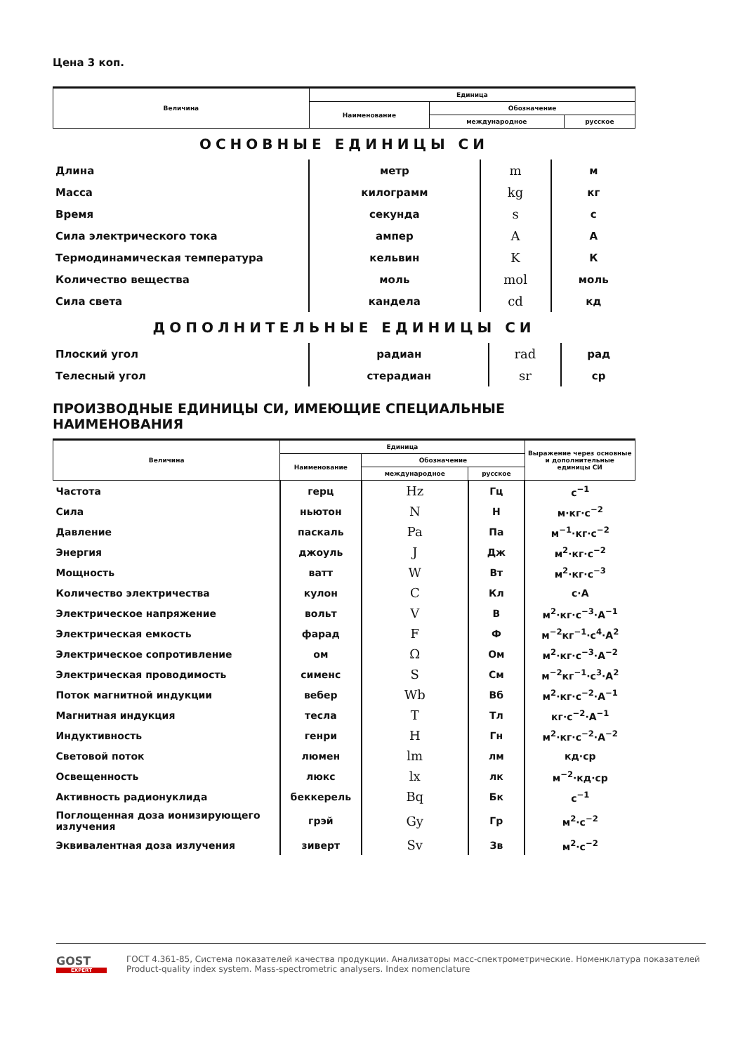Цена 3 коп.
| Величина | Единица | | |
| --- | --- | --- | --- |
| | Наименование | Обозначение | |
| | | международное | русское |
ОСНОВНЫЕ ЕДИНИЦЫ СИ
| Длина | метр | m | м |
| Масса | килограмм | kg | кг |
| Время | секунда | s | с |
| Сила электрического тока | ампер | A | А |
| Термодинамическая температура | кельвин | K | К |
| Количество вещества | моль | mol | моль |
| Сила света | кандела | cd | кд |
ДОПОЛНИТЕЛЬНЫЕ ЕДИНИЦЫ СИ
| Плоский угол | радиан | rad | рад |
| Телесный угол | стерадиан | sr | ср |
ПРОИЗВОДНЫЕ ЕДИНИЦЫ СИ, ИМЕЮЩИЕ СПЕЦИАЛЬНЫЕ НАИМЕНОВАНИЯ
| Величина | Единица | | | Выражение через основные и дополнительные единицы СИ |
| --- | --- | --- | --- | --- |
| | Наименование | Обозначение | | |
| | | международное | русское | |
| Частота | герц | Hz | Гц | с<sup>−1</sup> |
| Сила | ньютон | N | Н | м·кг·с<sup>−2</sup> |
| Давление | паскаль | Pa | Па | м<sup>−1</sup>·кг·с<sup>−2</sup> |
| Энергия | джоуль | J | Дж | м<sup>2</sup>·кг·с<sup>−2</sup> |
| Мощность | ватт | W | Вт | м<sup>2</sup>·кг·с<sup>−3</sup> |
| Количество электричества | кулон | C | Кл | с·А |
| Электрическое напряжение | вольт | V | В | м<sup>2</sup>·кг·с<sup>−3</sup>·А<sup>−1</sup> |
| Электрическая емкость | фарад | F | Ф | м<sup>−2</sup>кг<sup>−1</sup>·с<sup>4</sup>·А<sup>2</sup> |
| Электрическое сопротивление | ом | Ω | Ом | м<sup>2</sup>·кг·с<sup>−3</sup>·А<sup>−2</sup> |
| Электрическая проводимость | сименс | S | См | м<sup>−2</sup>кг<sup>−1</sup>·с<sup>3</sup>·А<sup>2</sup> |
| Поток магнитной индукции | вебер | Wb | Вб | м<sup>2</sup>·кг·с<sup>−2</sup>·А<sup>−1</sup> |
| Магнитная индукция | тесла | T | Тл | кг·с<sup>−2</sup>·А<sup>−1</sup> |
| Индуктивность | генри | H | Гн | м<sup>2</sup>·кг·с<sup>−2</sup>·А<sup>−2</sup> |
| Световой поток | люмен | lm | лм | кд·ср |
| Освещенность | люкс | lx | лк | м<sup>−2</sup>·кд·ср |
| Активность радионуклида | беккерель | Bq | Бк | с<sup>−1</sup> |
| Поглощенная доза ионизирующего излучения | грэй | Gy | Гр | м<sup>2</sup>·с<sup>−2</sup> |
| Эквивалентная доза излучения | зиверт | Sv | Зв | м<sup>2</sup>·с<sup>−2</sup> |
GOST
EXPERT
ГОСТ 4.361-85, Система показателей качества продукции. Анализаторы масс-спектрометрические. Номенклатура показателей
Product-quality index system. Mass-spectrometric analysers. Index nomenclature